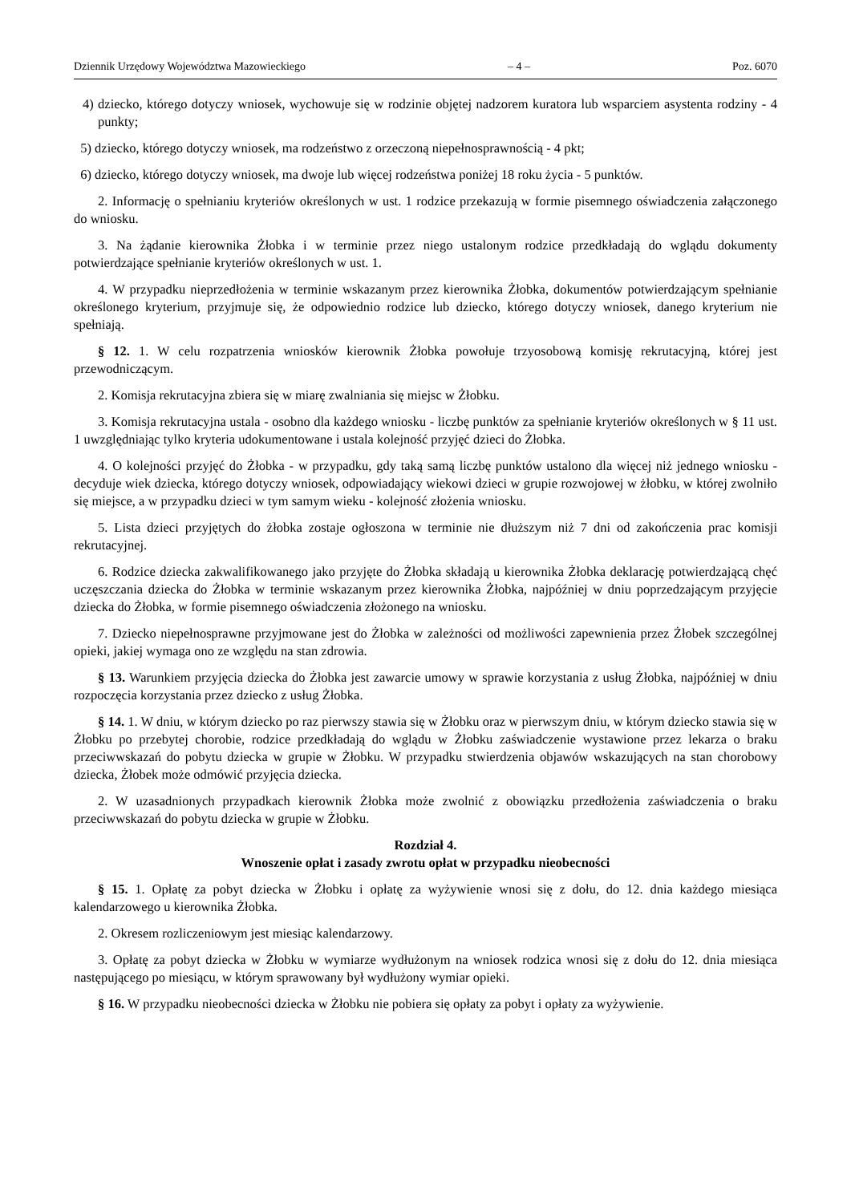Dziennik Urzędowy Województwa Mazowieckiego – 4 – Poz. 6070
4) dziecko, którego dotyczy wniosek, wychowuje się w rodzinie objętej nadzorem kuratora lub wsparciem asystenta rodziny - 4 punkty;
5) dziecko, którego dotyczy wniosek, ma rodzeństwo z orzeczoną niepełnosprawnością - 4 pkt;
6) dziecko, którego dotyczy wniosek, ma dwoje lub więcej rodzeństwa poniżej 18 roku życia - 5 punktów.
2. Informację o spełnianiu kryteriów określonych w ust. 1 rodzice przekazują w formie pisemnego oświadczenia załączonego do wniosku.
3. Na żądanie kierownika Żłobka i w terminie przez niego ustalonym rodzice przedkładają do wglądu dokumenty potwierdzające spełnianie kryteriów określonych w ust. 1.
4. W przypadku nieprzedłożenia w terminie wskazanym przez kierownika Żłobka, dokumentów potwierdzającym spełnianie określonego kryterium, przyjmuje się, że odpowiednio rodzice lub dziecko, którego dotyczy wniosek, danego kryterium nie spełniają.
§ 12. 1. W celu rozpatrzenia wniosków kierownik Żłobka powołuje trzyosobową komisję rekrutacyjną, której jest przewodniczącym.
2. Komisja rekrutacyjna zbiera się w miarę zwalniania się miejsc w Żłobku.
3. Komisja rekrutacyjna ustala - osobno dla każdego wniosku - liczbę punktów za spełnianie kryteriów określonych w § 11 ust. 1 uwzględniając tylko kryteria udokumentowane i ustala kolejność przyjęć dzieci do Żłobka.
4. O kolejności przyjęć do Żłobka - w przypadku, gdy taką samą liczbę punktów ustalono dla więcej niż jednego wniosku - decyduje wiek dziecka, którego dotyczy wniosek, odpowiadający wiekowi dzieci w grupie rozwojowej w żłobku, w której zwolniło się miejsce, a w przypadku dzieci w tym samym wieku - kolejność złożenia wniosku.
5. Lista dzieci przyjętych do żłobka zostaje ogłoszona w terminie nie dłuższym niż 7 dni od zakończenia prac komisji rekrutacyjnej.
6. Rodzice dziecka zakwalifikowanego jako przyjęte do Żłobka składają u kierownika Żłobka deklarację potwierdzającą chęć uczęszczania dziecka do Żłobka w terminie wskazanym przez kierownika Żłobka, najpóźniej w dniu poprzedzającym przyjęcie dziecka do Żłobka, w formie pisemnego oświadczenia złożonego na wniosku.
7. Dziecko niepełnosprawne przyjmowane jest do Żłobka w zależności od możliwości zapewnienia przez Żłobek szczególnej opieki, jakiej wymaga ono ze względu na stan zdrowia.
§ 13. Warunkiem przyjęcia dziecka do Żłobka jest zawarcie umowy w sprawie korzystania z usług Żłobka, najpóźniej w dniu rozpoczęcia korzystania przez dziecko z usług Żłobka.
§ 14. 1. W dniu, w którym dziecko po raz pierwszy stawia się w Żłobku oraz w pierwszym dniu, w którym dziecko stawia się w Żłobku po przebytej chorobie, rodzice przedkładają do wglądu w Żłobku zaświadczenie wystawione przez lekarza o braku przeciwwskazań do pobytu dziecka w grupie w Żłobku. W przypadku stwierdzenia objawów wskazujących na stan chorobowy dziecka, Żłobek może odmówić przyjęcia dziecka.
2. W uzasadnionych przypadkach kierownik Żłobka może zwolnić z obowiązku przedłożenia zaświadczenia o braku przeciwwskazań do pobytu dziecka w grupie w Żłobku.
Rozdział 4.
Wnoszenie opłat i zasady zwrotu opłat w przypadku nieobecności
§ 15. 1. Opłatę za pobyt dziecka w Żłobku i opłatę za wyżywienie wnosi się z dołu, do 12. dnia każdego miesiąca kalendarzowego u kierownika Żłobka.
2. Okresem rozliczeniowym jest miesiąc kalendarzowy.
3. Opłatę za pobyt dziecka w Żłobku w wymiarze wydłużonym na wniosek rodzica wnosi się z dołu do 12. dnia miesiąca następującego po miesiącu, w którym sprawowany był wydłużony wymiar opieki.
§ 16. W przypadku nieobecności dziecka w Żłobku nie pobiera się opłaty za pobyt i opłaty za wyżywienie.